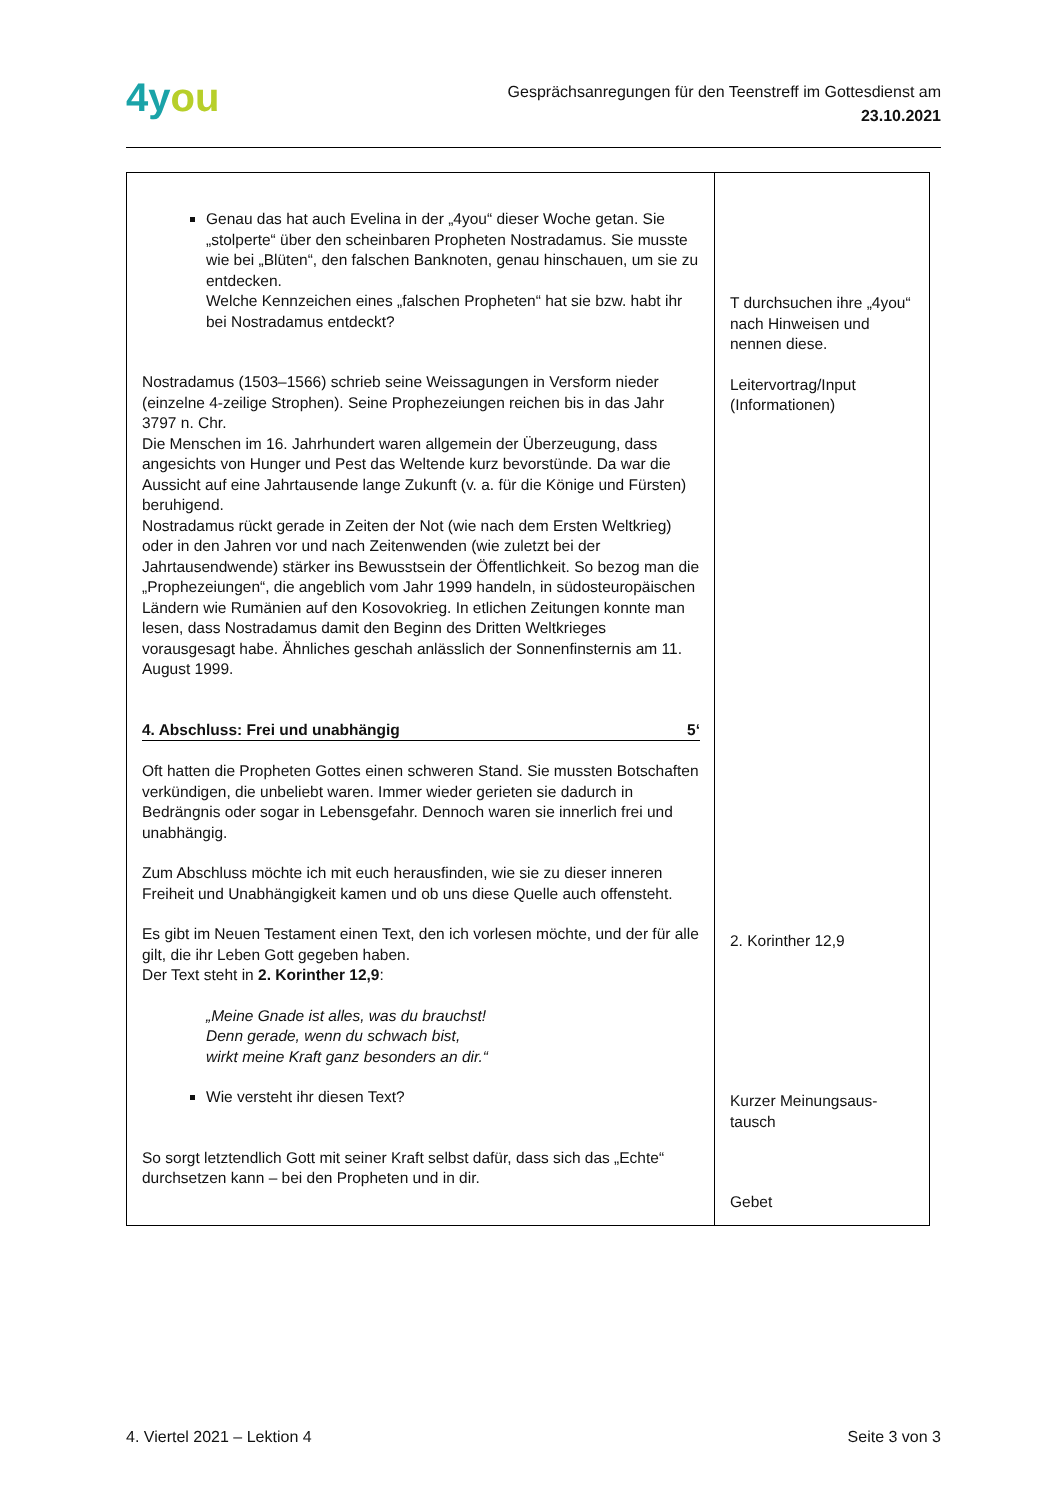4you
Gesprächsanregungen für den Teenstreff im Gottesdienst am
23.10.2021
| Genau das hat auch Evelina in der „4you“ dieser Woche getan. Sie „stolperte“ über den scheinbaren Propheten Nostradamus. Sie musste wie bei „Blüten“, den falschen Banknoten, genau hinschauen, um sie zu entdecken. Welche Kennzeichen eines „falschen Propheten“ hat sie bzw. habt ihr bei Nostradamus entdeckt? Nostradamus (1503–1566) schrieb seine Weissagungen in Versform nieder (einzelne 4-zeilige Strophen). Seine Prophezeiungen reichen bis in das Jahr 3797 n. Chr. Die Menschen im 16. Jahrhundert waren allgemein der Überzeugung, dass angesichts von Hunger und Pest das Weltende kurz bevorstünde. Da war die Aussicht auf eine Jahrtausende lange Zukunft (v. a. für die Könige und Fürsten) beruhigend. Nostradamus rückt gerade in Zeiten der Not (wie nach dem Ersten Weltkrieg) oder in den Jahren vor und nach Zeitenwenden (wie zuletzt bei der Jahrtausendwende) stärker ins Bewusstsein der Öffentlichkeit. So bezog man die „Prophezeiungen“, die angeblich vom Jahr 1999 handeln, in südosteuropäischen Ländern wie Rumänien auf den Kosovokrieg. In etlichen Zeitungen konnte man lesen, dass Nostradamus damit den Beginn des Dritten Weltkrieges vorausgesagt habe. Ähnliches geschah anlässlich der Sonnenfinsternis am 11. August 1999. 4. Abschluss: Frei und unabhängig 5‘ Oft hatten die Propheten Gottes einen schweren Stand. Sie mussten Botschaften verkündigen, die unbeliebt waren. Immer wieder gerieten sie dadurch in Bedrängnis oder sogar in Lebensgefahr. Dennoch waren sie innerlich frei und unabhängig. Zum Abschluss möchte ich mit euch herausfinden, wie sie zu dieser inneren Freiheit und Unabhängigkeit kamen und ob uns diese Quelle auch offensteht. Es gibt im Neuen Testament einen Text, den ich vorlesen möchte, und der für alle gilt, die ihr Leben Gott gegeben haben. Der Text steht in 2. Korinther 12,9 : „Meine Gnade ist alles, was du brauchst! Denn gerade, wenn du schwach bist, wirkt meine Kraft ganz besonders an dir.“ Wie versteht ihr diesen Text? So sorgt letztendlich Gott mit seiner Kraft selbst dafür, dass sich das „Echte“ durchsetzen kann – bei den Propheten und in dir. | T durchsuchen ihre „4you“ nach Hinweisen und nennen diese. Leitervortrag/Input (Informationen) 2. Korinther 12,9 Kurzer Meinungsaus­tausch Gebet |
4. Viertel 2021 – Lektion 4 Seite 3 von 3